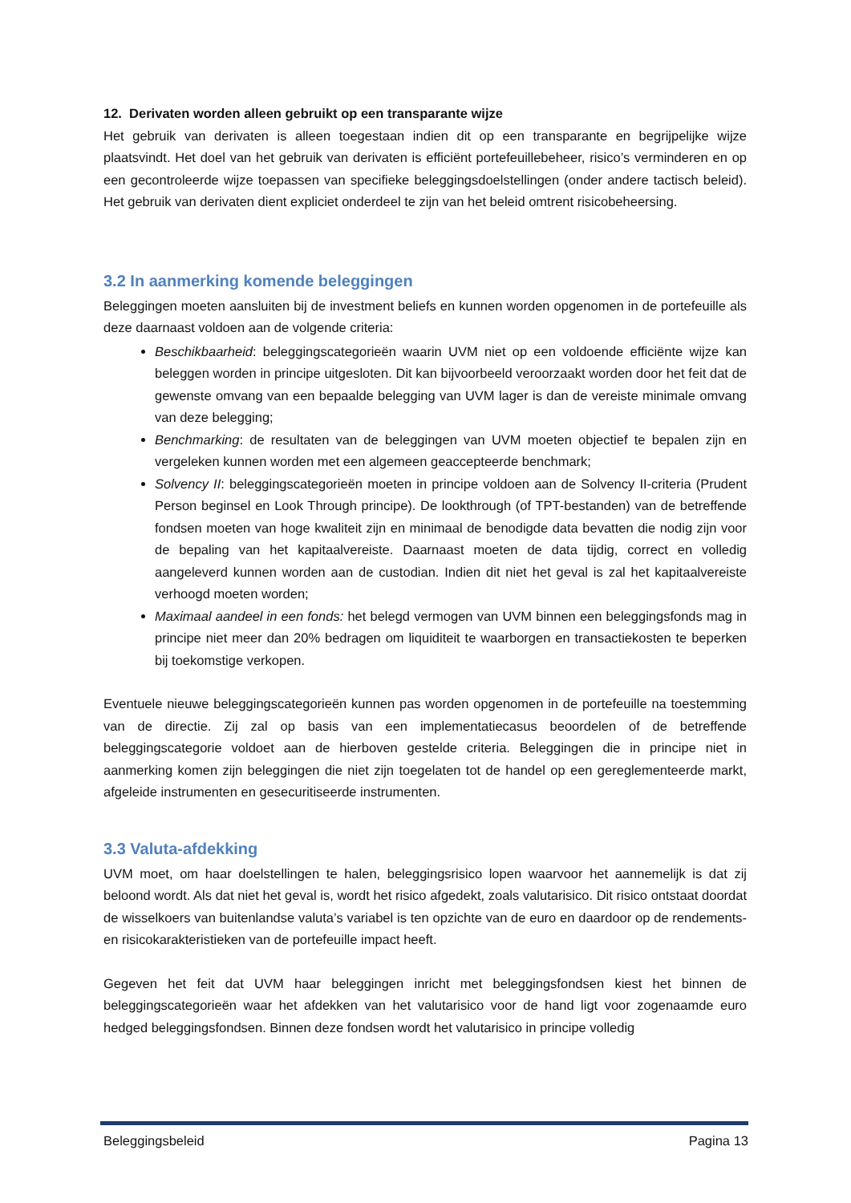12. Derivaten worden alleen gebruikt op een transparante wijze
Het gebruik van derivaten is alleen toegestaan indien dit op een transparante en begrijpelijke wijze plaatsvindt. Het doel van het gebruik van derivaten is efficiënt portefeuillebeheer, risico’s verminderen en op een gecontroleerde wijze toepassen van specifieke beleggingsdoelstellingen (onder andere tactisch beleid). Het gebruik van derivaten dient expliciet onderdeel te zijn van het beleid omtrent risicobeheersing.
3.2 In aanmerking komende beleggingen
Beleggingen moeten aansluiten bij de investment beliefs en kunnen worden opgenomen in de portefeuille als deze daarnaast voldoen aan de volgende criteria:
Beschikbaarheid: beleggingscategorieën waarin UVM niet op een voldoende efficiënte wijze kan beleggen worden in principe uitgesloten. Dit kan bijvoorbeeld veroorzaakt worden door het feit dat de gewenste omvang van een bepaalde belegging van UVM lager is dan de vereiste minimale omvang van deze belegging;
Benchmarking: de resultaten van de beleggingen van UVM moeten objectief te bepalen zijn en vergeleken kunnen worden met een algemeen geaccepteerde benchmark;
Solvency II: beleggingscategorieën moeten in principe voldoen aan de Solvency II-criteria (Prudent Person beginsel en Look Through principe). De lookthrough (of TPT-bestanden) van de betreffende fondsen moeten van hoge kwaliteit zijn en minimaal de benodigde data bevatten die nodig zijn voor de bepaling van het kapitaalvereiste. Daarnaast moeten de data tijdig, correct en volledig aangeleverd kunnen worden aan de custodian. Indien dit niet het geval is zal het kapitaalvereiste verhoogd moeten worden;
Maximaal aandeel in een fonds: het belegd vermogen van UVM binnen een beleggingsfonds mag in principe niet meer dan 20% bedragen om liquiditeit te waarborgen en transactiekosten te beperken bij toekomstige verkopen.
Eventuele nieuwe beleggingscategorieën kunnen pas worden opgenomen in de portefeuille na toestemming van de directie. Zij zal op basis van een implementatiecasus beoordelen of de betreffende beleggingscategorie voldoet aan de hierboven gestelde criteria. Beleggingen die in principe niet in aanmerking komen zijn beleggingen die niet zijn toegelaten tot de handel op een gereglementeerde markt, afgeleide instrumenten en gesecuritiseerde instrumenten.
3.3 Valuta-afdekking
UVM moet, om haar doelstellingen te halen, beleggingsrisico lopen waarvoor het aannemelijk is dat zij beloond wordt. Als dat niet het geval is, wordt het risico afgedekt, zoals valutarisico. Dit risico ontstaat doordat de wisselkoers van buitenlandse valuta’s variabel is ten opzichte van de euro en daardoor op de rendements- en risicokarakteristieken van de portefeuille impact heeft.
Gegeven het feit dat UVM haar beleggingen inricht met beleggingsfondsen kiest het binnen de beleggingscategorieën waar het afdekken van het valutarisico voor de hand ligt voor zogenaamde euro hedged beleggingsfondsen. Binnen deze fondsen wordt het valutarisico in principe volledig
Beleggingsbeleid Pagina 13